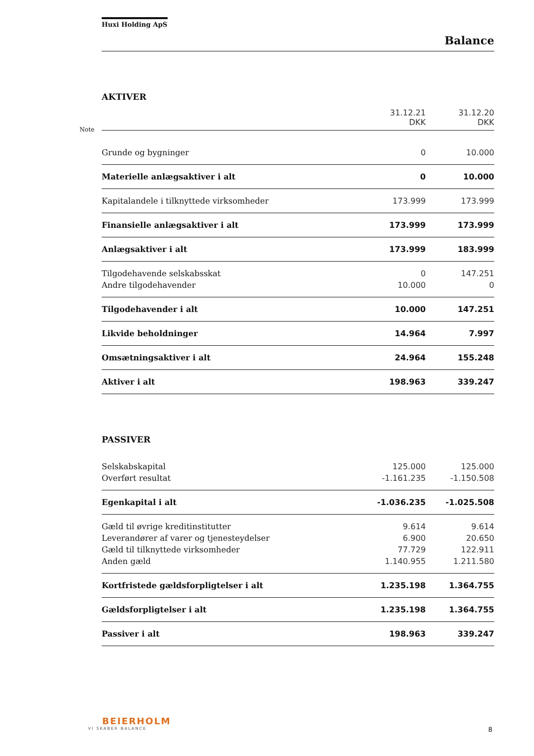Note
Huxi Holding ApS
Balance
AKTIVER
| | 31.12.21 DKK | 31.12.20 DKK |
| Grunde og bygninger | 0 | 10.000 |
| Materielle anlægsaktiver i alt | 0 | 10.000 |
| Kapitalandele i tilknyttede virksomheder | 173.999 | 173.999 |
| Finansielle anlægsaktiver i alt | 173.999 | 173.999 |
| Anlægsaktiver i alt | 173.999 | 183.999 |
| Tilgodehavende selskabsskat | 0 | 147.251 |
| Andre tilgodehavender | 10.000 | 0 |
| Tilgodehavender i alt | 10.000 | 147.251 |
| Likvide beholdninger | 14.964 | 7.997 |
| Omsætningsaktiver i alt | 24.964 | 155.248 |
| Aktiver i alt | 198.963 | 339.247 |
PASSIVER
| Selskabskapital | 125.000 | 125.000 |
| Overført resultat | -1.161.235 | -1.150.508 |
| Egenkapital i alt | -1.036.235 | -1.025.508 |
| Gæld til øvrige kreditinstitutter | 9.614 | 9.614 |
| Leverandører af varer og tjenesteydelser | 6.900 | 20.650 |
| Gæld til tilknyttede virksomheder | 77.729 | 122.911 |
| Anden gæld | 1.140.955 | 1.211.580 |
| Kortfristede gældsforpligtelser i alt | 1.235.198 | 1.364.755 |
| Gældsforpligtelser i alt | 1.235.198 | 1.364.755 |
| Passiver i alt | 198.963 | 339.247 |
BEIERHOLM
VI SKABER BALANCE
8